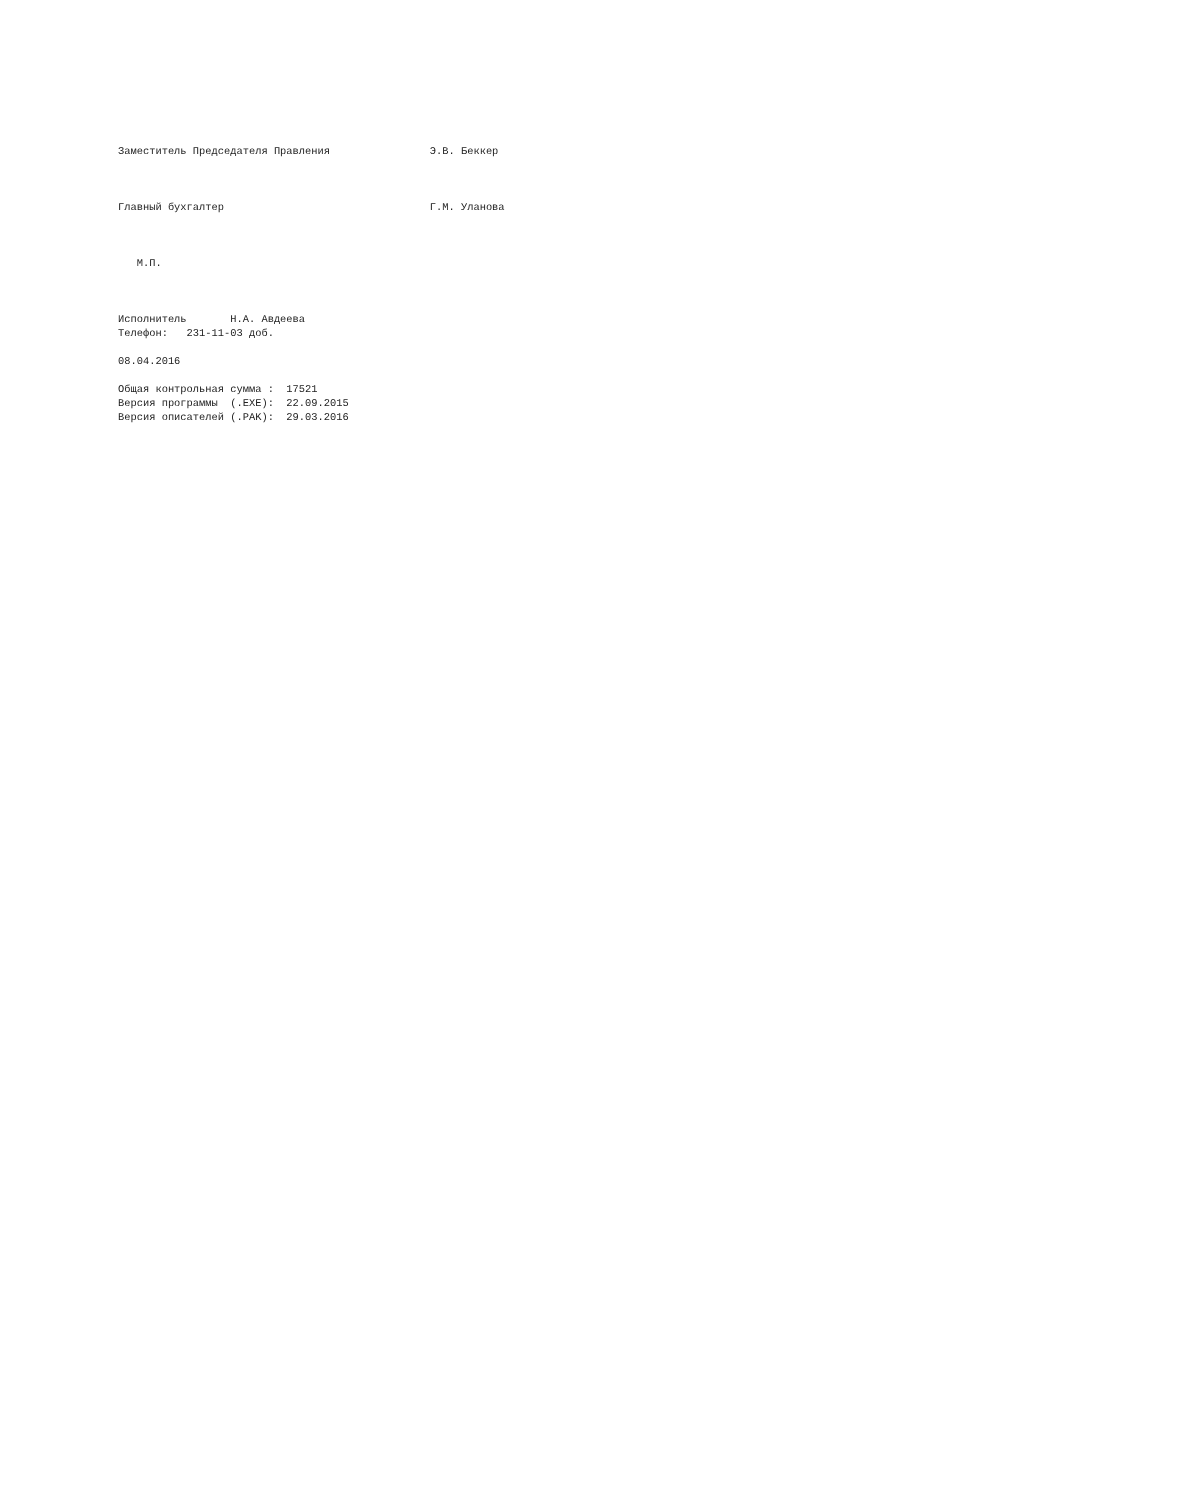Заместитель Председателя Правления                Э.В. Беккер



Главный бухгалтер                                 Г.М. Уланова



   М.П.



Исполнитель       Н.А. Авдеева
Телефон:   231-11-03 доб.

08.04.2016

Общая контрольная сумма :  17521
Версия программы  (.EXE):  22.09.2015
Версия описателей (.PAK):  29.03.2016